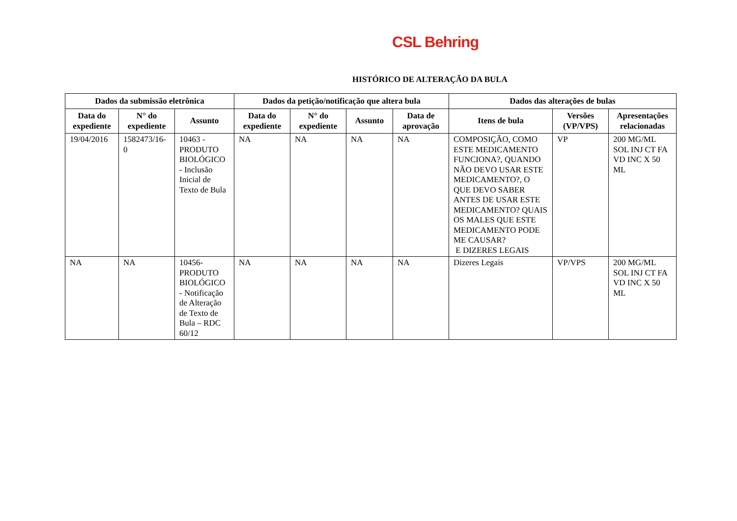CSL Behring
HISTÓRICO DE ALTERAÇÃO DA BULA
| Dados da submissão eletrônica | | | Dados da petição/notificação que altera bula | | | | Dados das alterações de bulas | | |
| --- | --- | --- | --- | --- | --- | --- | --- | --- | --- |
| Data do expediente | N° do expediente | Assunto | Data do expediente | N° do expediente | Assunto | Data de aprovação | Itens de bula | Versões (VP/VPS) | Apresentações relacionadas |
| 19/04/2016 | 1582473/16-0 | 10463 - PRODUTO BIOLÓGICO - Inclusão Inicial de Texto de Bula | NA | NA | NA | NA | COMPOSIÇÃO, COMO ESTE MEDICAMENTO FUNCIONA?, QUANDO NÃO DEVO USAR ESTE MEDICAMENTO?, O QUE DEVO SABER ANTES DE USAR ESTE MEDICAMENTO? QUAIS OS MALES QUE ESTE MEDICAMENTO PODE ME CAUSAR? E DIZERES LEGAIS | VP | 200 MG/ML SOL INJ CT FA VD INC X 50 ML |
| NA | NA | 10456- PRODUTO BIOLÓGICO - Notificação de Alteração de Texto de Bula – RDC 60/12 | NA | NA | NA | NA | Dizeres Legais | VP/VPS | 200 MG/ML SOL INJ CT FA VD INC X 50 ML |